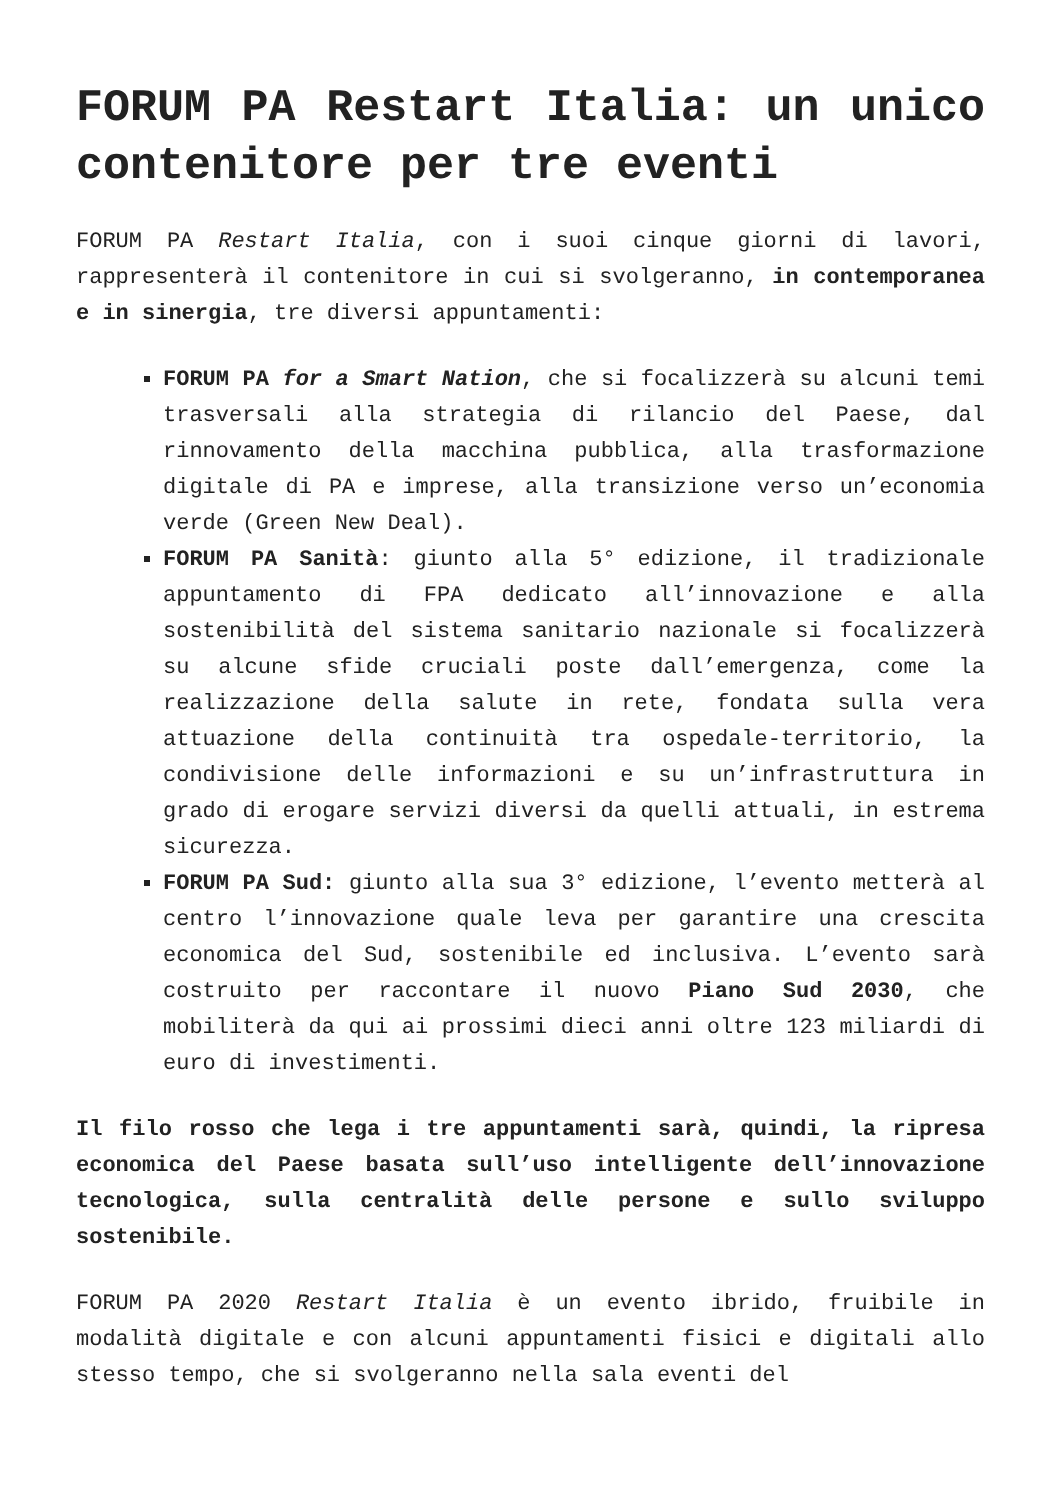FORUM PA Restart Italia: un unico contenitore per tre eventi
FORUM PA Restart Italia, con i suoi cinque giorni di lavori, rappresenterà il contenitore in cui si svolgeranno, in contemporanea e in sinergia, tre diversi appuntamenti:
FORUM PA for a Smart Nation, che si focalizzerà su alcuni temi trasversali alla strategia di rilancio del Paese, dal rinnovamento della macchina pubblica, alla trasformazione digitale di PA e imprese, alla transizione verso un’economia verde (Green New Deal).
FORUM PA Sanità: giunto alla 5° edizione, il tradizionale appuntamento di FPA dedicato all’innovazione e alla sostenibilità del sistema sanitario nazionale si focalizzerà su alcune sfide cruciali poste dall’emergenza, come la realizzazione della salute in rete, fondata sulla vera attuazione della continuità tra ospedale-territorio, la condivisione delle informazioni e su un’infrastruttura in grado di erogare servizi diversi da quelli attuali, in estrema sicurezza.
FORUM PA Sud: giunto alla sua 3° edizione, l’evento metterà al centro l’innovazione quale leva per garantire una crescita economica del Sud, sostenibile ed inclusiva. L’evento sarà costruito per raccontare il nuovo Piano Sud 2030, che mobiliterà da qui ai prossimi dieci anni oltre 123 miliardi di euro di investimenti.
Il filo rosso che lega i tre appuntamenti sarà, quindi, la ripresa economica del Paese basata sull’uso intelligente dell’innovazione tecnologica, sulla centralità delle persone e sullo sviluppo sostenibile.
FORUM PA 2020 Restart Italia è un evento ibrido, fruibile in modalità digitale e con alcuni appuntamenti fisici e digitali allo stesso tempo, che si svolgeranno nella sala eventi del